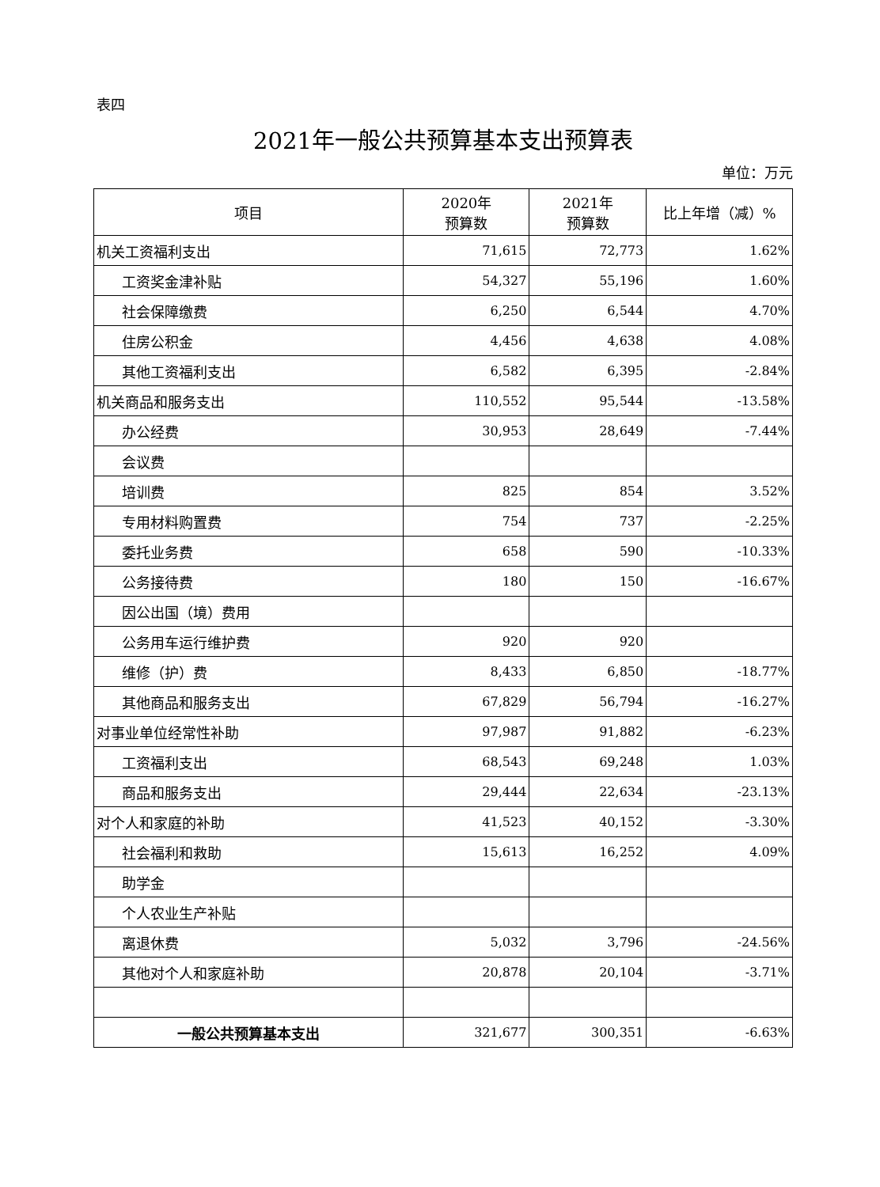表四
2021年一般公共预算基本支出预算表
单位：万元
| 项目 | 2020年 预算数 | 2021年 预算数 | 比上年增（减）% |
| --- | --- | --- | --- |
| 机关工资福利支出 | 71,615 | 72,773 | 1.62% |
| 工资奖金津补贴 | 54,327 | 55,196 | 1.60% |
| 社会保障缴费 | 6,250 | 6,544 | 4.70% |
| 住房公积金 | 4,456 | 4,638 | 4.08% |
| 其他工资福利支出 | 6,582 | 6,395 | -2.84% |
| 机关商品和服务支出 | 110,552 | 95,544 | -13.58% |
| 办公经费 | 30,953 | 28,649 | -7.44% |
| 会议费 | | | |
| 培训费 | 825 | 854 | 3.52% |
| 专用材料购置费 | 754 | 737 | -2.25% |
| 委托业务费 | 658 | 590 | -10.33% |
| 公务接待费 | 180 | 150 | -16.67% |
| 因公出国（境）费用 | | | |
| 公务用车运行维护费 | 920 | 920 | |
| 维修（护）费 | 8,433 | 6,850 | -18.77% |
| 其他商品和服务支出 | 67,829 | 56,794 | -16.27% |
| 对事业单位经常性补助 | 97,987 | 91,882 | -6.23% |
| 工资福利支出 | 68,543 | 69,248 | 1.03% |
| 商品和服务支出 | 29,444 | 22,634 | -23.13% |
| 对个人和家庭的补助 | 41,523 | 40,152 | -3.30% |
| 社会福利和救助 | 15,613 | 16,252 | 4.09% |
| 助学金 | | | |
| 个人农业生产补贴 | | | |
| 离退休费 | 5,032 | 3,796 | -24.56% |
| 其他对个人和家庭补助 | 20,878 | 20,104 | -3.71% |
| 一般公共预算基本支出 | 321,677 | 300,351 | -6.63% |